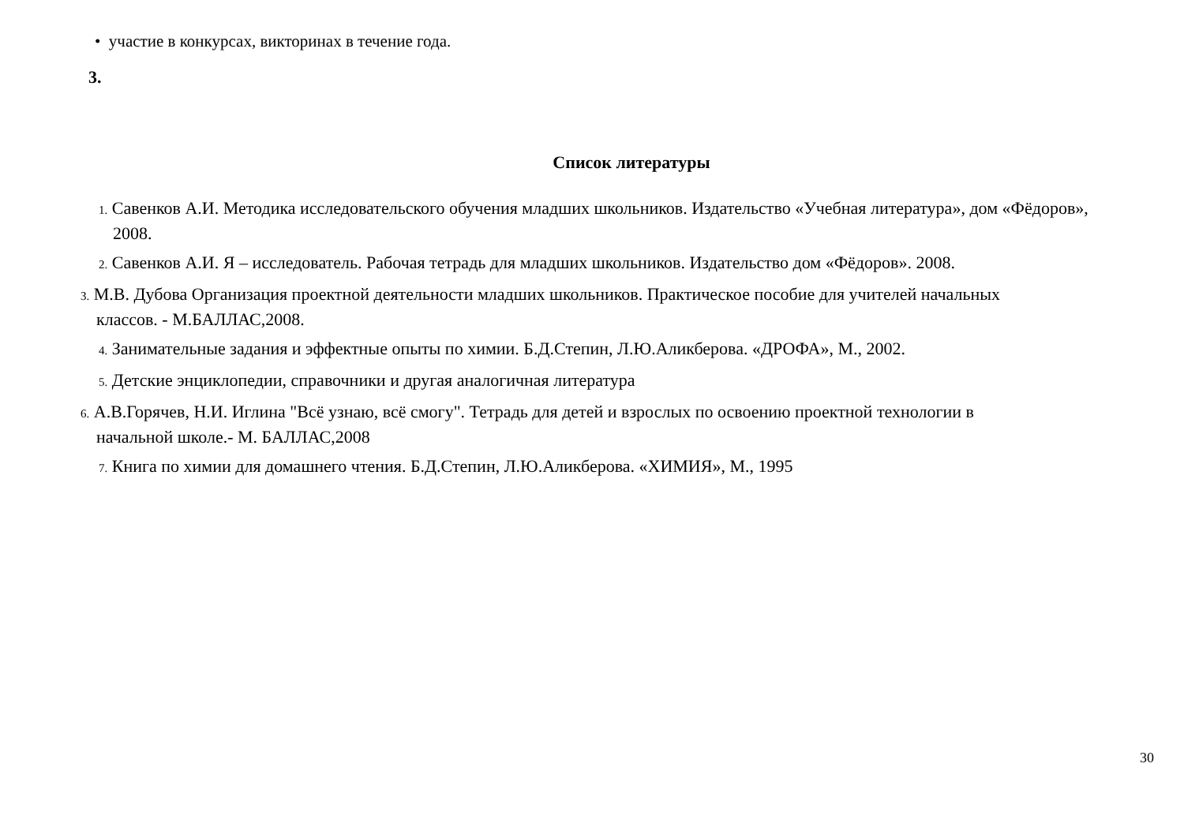• участие в конкурсах, викторинах в течение года.
3.
Список литературы
1. Савенков А.И. Методика исследовательского обучения младших школьников. Издательство «Учебная литература», дом «Фёдоров», 2008.
2. Савенков А.И. Я – исследователь. Рабочая тетрадь для младших школьников. Издательство дом «Фёдоров». 2008.
3. М.В. Дубова Организация проектной деятельности младших школьников. Практическое пособие для учителей начальных классов. - М.БАЛЛАС,2008.
4. Занимательные задания и эффектные опыты по химии. Б.Д.Степин, Л.Ю.Аликберова. «ДРОФА», М., 2002.
5. Детские энциклопедии, справочники и другая аналогичная литература
6. А.В.Горячев, Н.И. Иглина "Всё узнаю, всё смогу". Тетрадь для детей и взрослых по освоению проектной технологии в начальной школе.- М. БАЛЛАС,2008
7. Книга по химии для домашнего чтения. Б.Д.Степин, Л.Ю.Аликберова. «ХИМИЯ», М., 1995
30